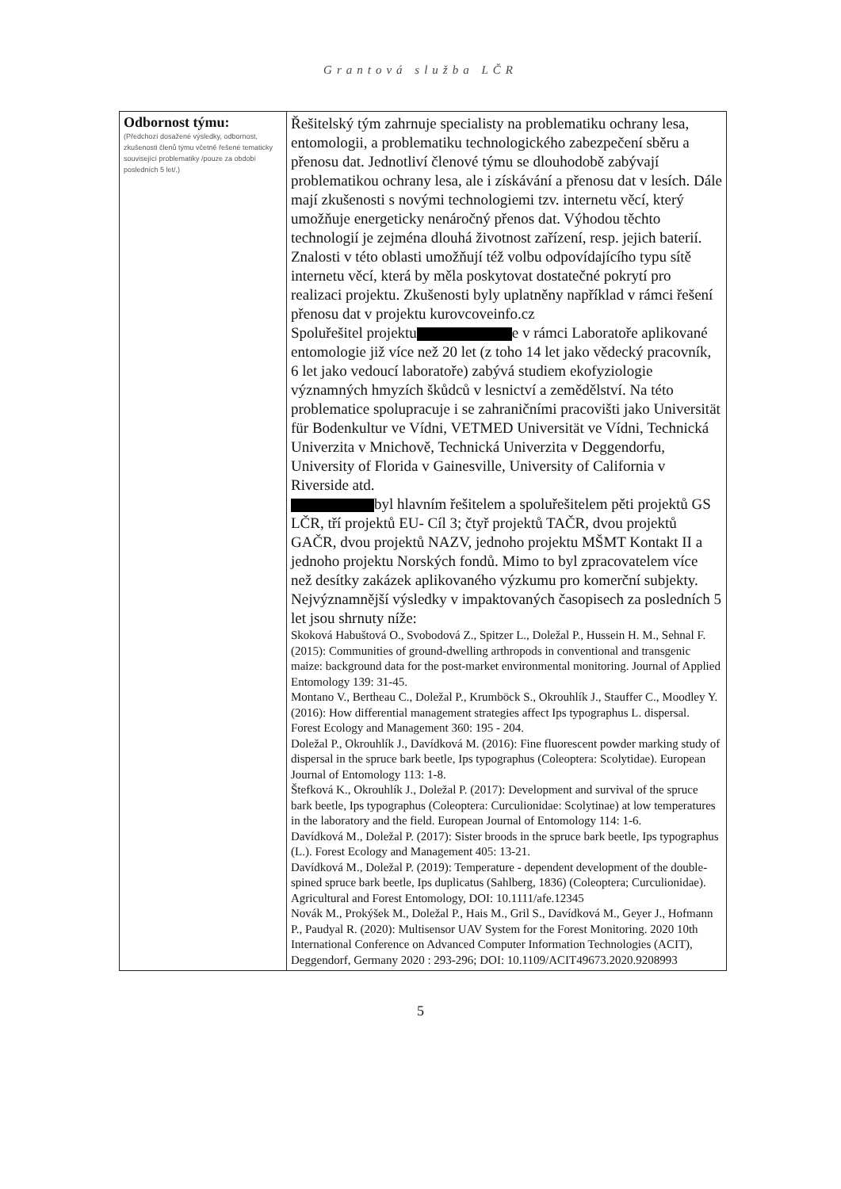Grantová služba LČR
| Odbornost týmu: (Předchozí dosažené výsledky, odbornost, zkušenosti členů týmu včetně řešené tematicky související problematiky /pouze za období posledních 5 let/.) | Řešitelský tým zahrnuje specialisty na problematiku ochrany lesa, entomologii, a problematiku technologického zabezpečení sběru a přenosu dat. Jednotliví členové týmu se dlouhodobě zabývají problematikou ochrany lesa, ale i získávání a přenosu dat v lesích. Dále mají zkušenosti s novými technologiemi tzv. internetu věcí, který umožňuje energeticky nenáročný přenos dat. Výhodou těchto technologií je zejména dlouhá životnost zařízení, resp. jejich baterií. Znalosti v této oblasti umožňují též volbu odpovídajícího typu sítě internetu věcí, která by měla poskytovat dostatečné pokrytí pro realizaci projektu. Zkušenosti byly uplatněny například v rámci řešení přenosu dat v projektu kurovcoveinfo.cz Spoluřešitel projektu e v rámci Laboratoře aplikované entomologie již více než 20 let (z toho 14 let jako vědecký pracovník, 6 let jako vedoucí laboratoře) zabývá studiem ekofyziologie významných hmyzích škůdců v lesnictví a zemědělství. Na této problematice spolupracuje i se zahraničními pracovišti jako Universität für Bodenkultur ve Vídni, VETMED Universität ve Vídni, Technická Univerzita v Mnichově, Technická Univerzita v Deggendorfu, University of Florida v Gainesville, University of California v Riverside atd. byl hlavním řešitelem a spoluřešitelem pěti projektů GS LČR, tří projektů EU- Cíl 3; čtyř projektů TAČR, dvou projektů GAČR, dvou projektů NAZV, jednoho projektu MŠMT Kontakt II a jednoho projektu Norských fondů. Mimo to byl zpracovatelem více než desítky zakázek aplikovaného výzkumu pro komerční subjekty. Nejvýznamnější výsledky v impaktovaných časopisech za posledních 5 let jsou shrnuty níže: Skoková Habuštová O., Svobodová Z., Spitzer L., Doležal P., Hussein H. M., Sehnal F. (2015): Communities of ground-dwelling arthropods in conventional and transgenic maize: background data for the post-market environmental monitoring. Journal of Applied Entomology 139: 31-45. Montano V., Bertheau C., Doležal P., Krumböck S., Okrouhlík J., Stauffer C., Moodley Y. (2016): How differential management strategies affect Ips typographus L. dispersal. Forest Ecology and Management 360: 195 - 204. Doležal P., Okrouhlík J., Davídková M. (2016): Fine fluorescent powder marking study of dispersal in the spruce bark beetle, Ips typographus (Coleoptera: Scolytidae). European Journal of Entomology 113: 1-8. Štefková K., Okrouhlík J., Doležal P. (2017): Development and survival of the spruce bark beetle, Ips typographus (Coleoptera: Curculionidae: Scolytinae) at low temperatures in the laboratory and the field. European Journal of Entomology 114: 1-6. Davídková M., Doležal P. (2017): Sister broods in the spruce bark beetle, Ips typographus (L.). Forest Ecology and Management 405: 13-21. Davídková M., Doležal P. (2019): Temperature - dependent development of the double-spined spruce bark beetle, Ips duplicatus (Sahlberg, 1836) (Coleoptera; Curculionidae). Agricultural and Forest Entomology, DOI: 10.1111/afe.12345 Novák M., Prokýšek M., Doležal P., Hais M., Gril S., Davídková M., Geyer J., Hofmann P., Paudyal R. (2020): Multisensor UAV System for the Forest Monitoring. 2020 10th International Conference on Advanced Computer Information Technologies (ACIT), Deggendorf, Germany 2020 : 293-296; DOI: 10.1109/ACIT49673.2020.9208993 |
5